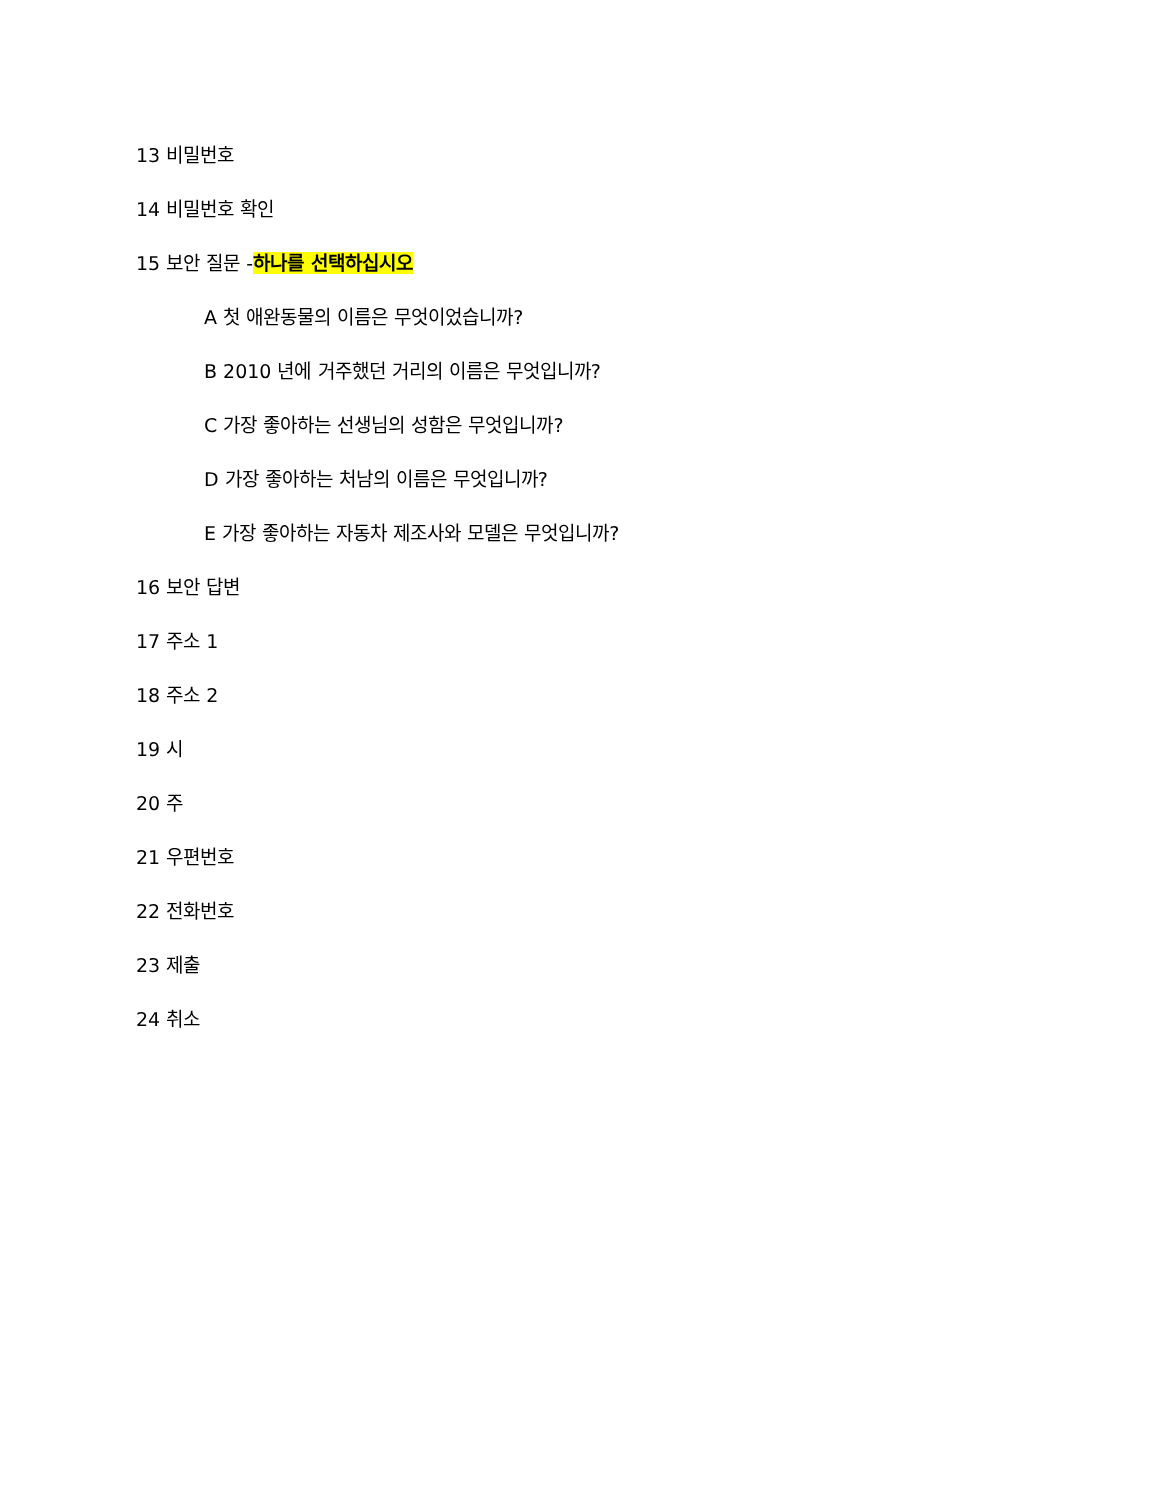13 비밀번호
14 비밀번호 확인
15 보안 질문 -하나를 선택하십시오
A 첫 애완동물의 이름은 무엇이었습니까?
B 2010 년에 거주했던 거리의 이름은 무엇입니까?
C 가장 좋아하는 선생님의 성함은 무엇입니까?
D 가장 좋아하는 처남의 이름은 무엇입니까?
E 가장 좋아하는 자동차 제조사와 모델은 무엇입니까?
16 보안 답변
17 주소 1
18 주소 2
19 시
20 주
21 우편번호
22 전화번호
23 제출
24 취소